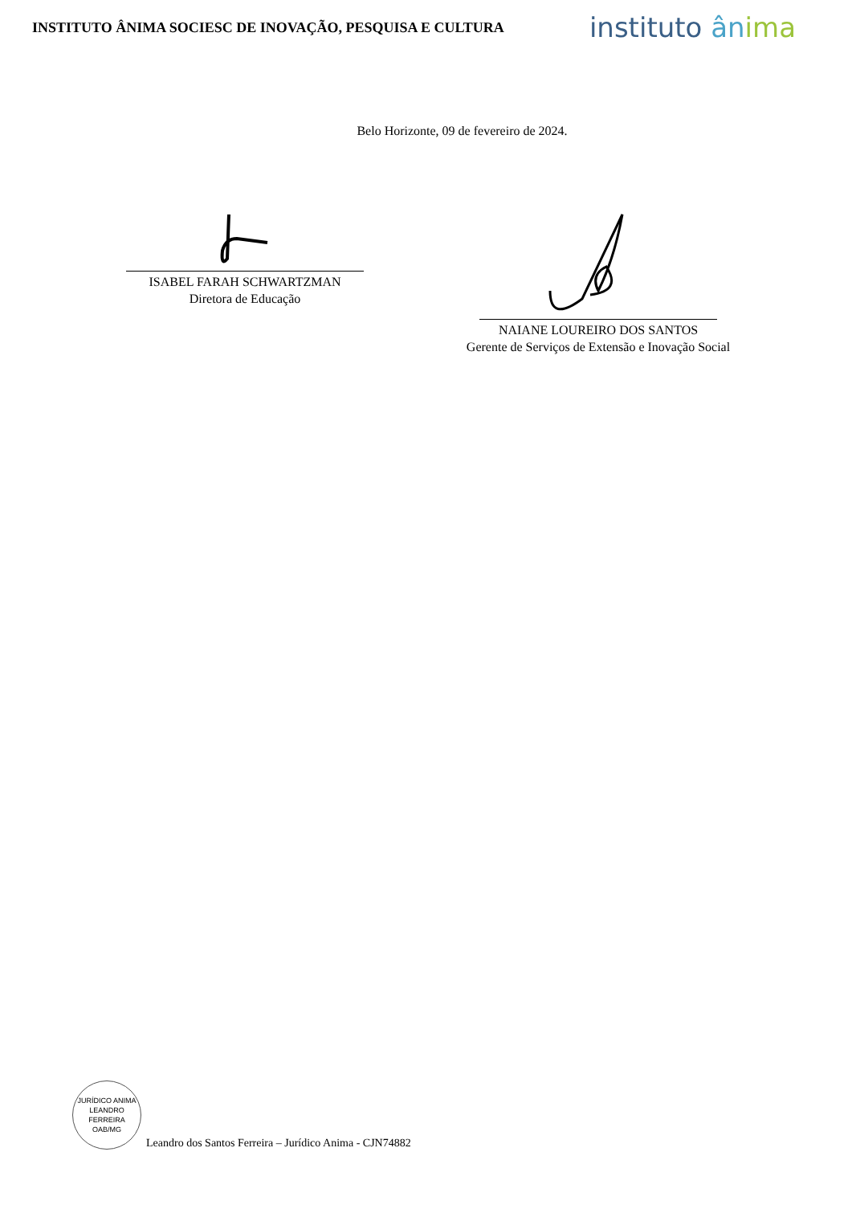INSTITUTO ÂNIMA SOCIESC DE INOVAÇÃO, PESQUISA E CULTURA
instituto ân ima
Belo Horizonte, 09 de fevereiro de 2024.
ISABEL FARAH SCHWARTZMAN
Diretora de Educação
NAIANE LOUREIRO DOS SANTOS
Gerente de Serviços de Extensão e Inovação Social
JURÍDICO ANIMA
LEANDRO FERREIRA
OAB/MG
Leandro dos Santos Ferreira – Jurídico Anima - CJN74882